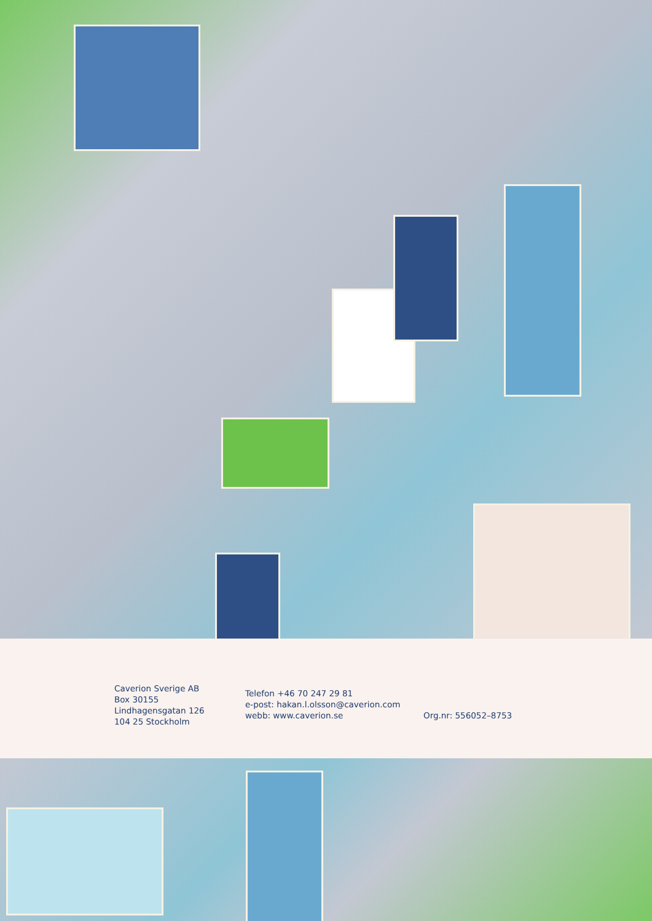Caverion Sverige AB
Box 30155
Lindhagensgatan 126
104 25 Stockholm
Telefon +46 70 247 29 81
e-post: hakan.l.olsson@caverion.com
webb: www.caverion.se
Org.nr: 556052–8753